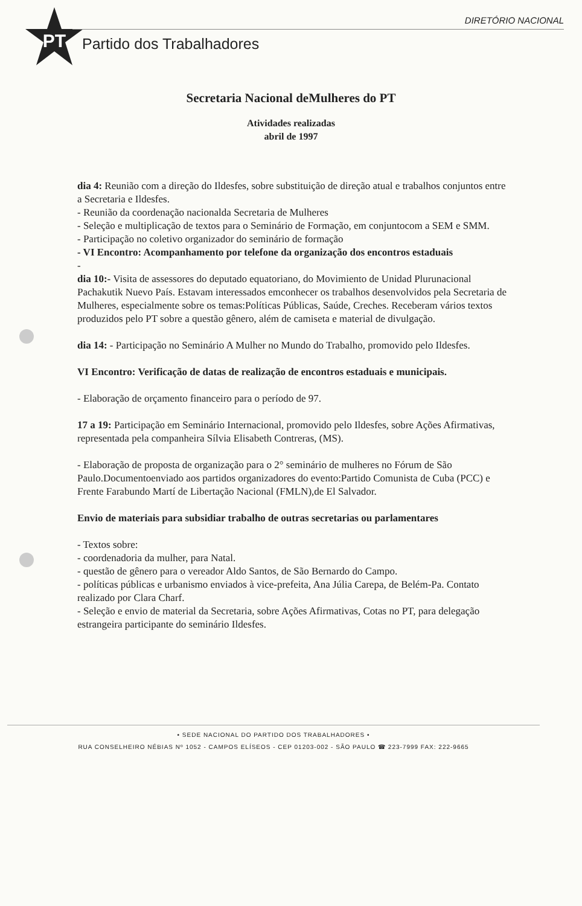PT
DIRETÓRIO NACIONAL
Partido dos Trabalhadores
Secretaria Nacional deMulheres do PT
Atividades realizadas
abril de 1997
dia 4: Reunião com a direção do Ildesfes, sobre substituição de direção atual e trabalhos conjuntos entre a Secretaria e Ildesfes.
- Reunião da coordenação nacionalda Secretaria de Mulheres
- Seleção e multiplicação de textos para o Seminário de Formação, em conjuntocom a SEM e SMM.
- Participação no coletivo organizador do seminário de formação
- VI Encontro: Acompanhamento por telefone da organização dos encontros estaduais
-
dia 10:- Visita de assessores do deputado equatoriano, do Movimiento de Unidad Plurunacional Pachakutik Nuevo País. Estavam interessados emconhecer os trabalhos desenvolvidos pela Secretaria de Mulheres, especialmente sobre os temas:Políticas Públicas, Saúde, Creches. Receberam vários textos produzidos pelo PT sobre a questão gênero, além de camiseta e material de divulgação.
dia 14: - Participação no Seminário A Mulher no Mundo do Trabalho, promovido pelo Ildesfes.
VI Encontro: Verificação de datas de realização de encontros estaduais e municipais.
- Elaboração de orçamento financeiro para o período de 97.
17 a 19: Participação em Seminário Internacional, promovido pelo Ildesfes, sobre Ações Afirmativas, representada pela companheira Sílvia Elisabeth Contreras, (MS).
- Elaboração de proposta de organização para o 2° seminário de mulheres no Fórum de São Paulo.Documentoenviado aos partidos organizadores do evento:Partido Comunista de Cuba (PCC) e Frente Farabundo Martí de Libertação Nacional (FMLN),de El Salvador.
Envio de materiais para subsidiar trabalho de outras secretarias ou parlamentares
- Textos sobre:
- coordenadoria da mulher, para Natal.
- questão de gênero para o vereador Aldo Santos, de São Bernardo do Campo.
- políticas públicas e urbanismo enviados à vice-prefeita, Ana Júlia Carepa, de Belém-Pa. Contato realizado por Clara Charf.
- Seleção e envio de material da Secretaria, sobre Ações Afirmativas, Cotas no PT, para delegação estrangeira participante do seminário Ildesfes.
• SEDE NACIONAL DO PARTIDO DOS TRABALHADORES •
RUA CONSELHEIRO NÉBIAS Nº 1052 - CAMPOS ELÍSEOS - CEP 01203-002 - SÃO PAULO ☎ 223-7999 FAX: 222-9665